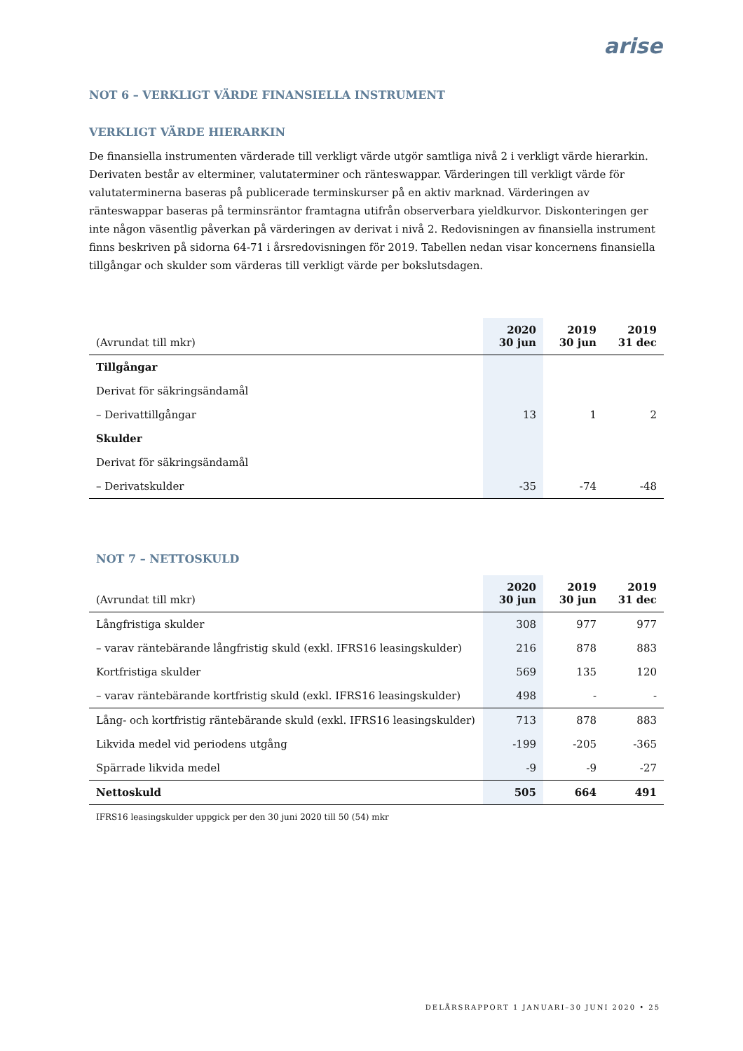arise
NOT 6 – VERKLIGT VÄRDE FINANSIELLA INSTRUMENT
VERKLIGT VÄRDE HIERARKIN
De finansiella instrumenten värderade till verkligt värde utgör samtliga nivå 2 i verkligt värde hierarkin. Derivaten består av elterminer, valutaterminer och ränteswappar. Värderingen till verkligt värde för valutaterminerna baseras på publicerade terminskurser på en aktiv marknad. Värderingen av ränteswappar baseras på terminsräntor framtagna utifrån observerbara yieldkurvor. Diskonteringen ger inte någon väsentlig påverkan på värderingen av derivat i nivå 2. Redovisningen av finansiella instrument finns beskriven på sidorna 64-71 i årsredovisningen för 2019. Tabellen nedan visar koncernens finansiella tillgångar och skulder som värderas till verkligt värde per bokslutsdagen.
| (Avrundat till mkr) | 2020 30 jun | 2019 30 jun | 2019 31 dec |
| --- | --- | --- | --- |
| Tillgångar | | | |
| Derivat för säkringsändamål | | | |
| – Derivattillgångar | 13 | 1 | 2 |
| Skulder | | | |
| Derivat för säkringsändamål | | | |
| – Derivatskulder | -35 | -74 | -48 |
NOT 7 – NETTOSKULD
| (Avrundat till mkr) | 2020 30 jun | 2019 30 jun | 2019 31 dec |
| --- | --- | --- | --- |
| Långfristiga skulder | 308 | 977 | 977 |
| – varav räntebärande långfristig skuld (exkl. IFRS16 leasingskulder) | 216 | 878 | 883 |
| Kortfristiga skulder | 569 | 135 | 120 |
| – varav räntebärande kortfristig skuld (exkl. IFRS16 leasingskulder) | 498 | - | - |
| Lång- och kortfristig räntebärande skuld (exkl. IFRS16 leasingskulder) | 713 | 878 | 883 |
| Likvida medel vid periodens utgång | -199 | -205 | -365 |
| Spärrade likvida medel | -9 | -9 | -27 |
| Nettoskuld | 505 | 664 | 491 |
IFRS16 leasingskulder uppgick per den 30 juni 2020 till 50 (54) mkr
DELÅRSRAPPORT 1 JANUARI–30 JUNI 2020 • 25